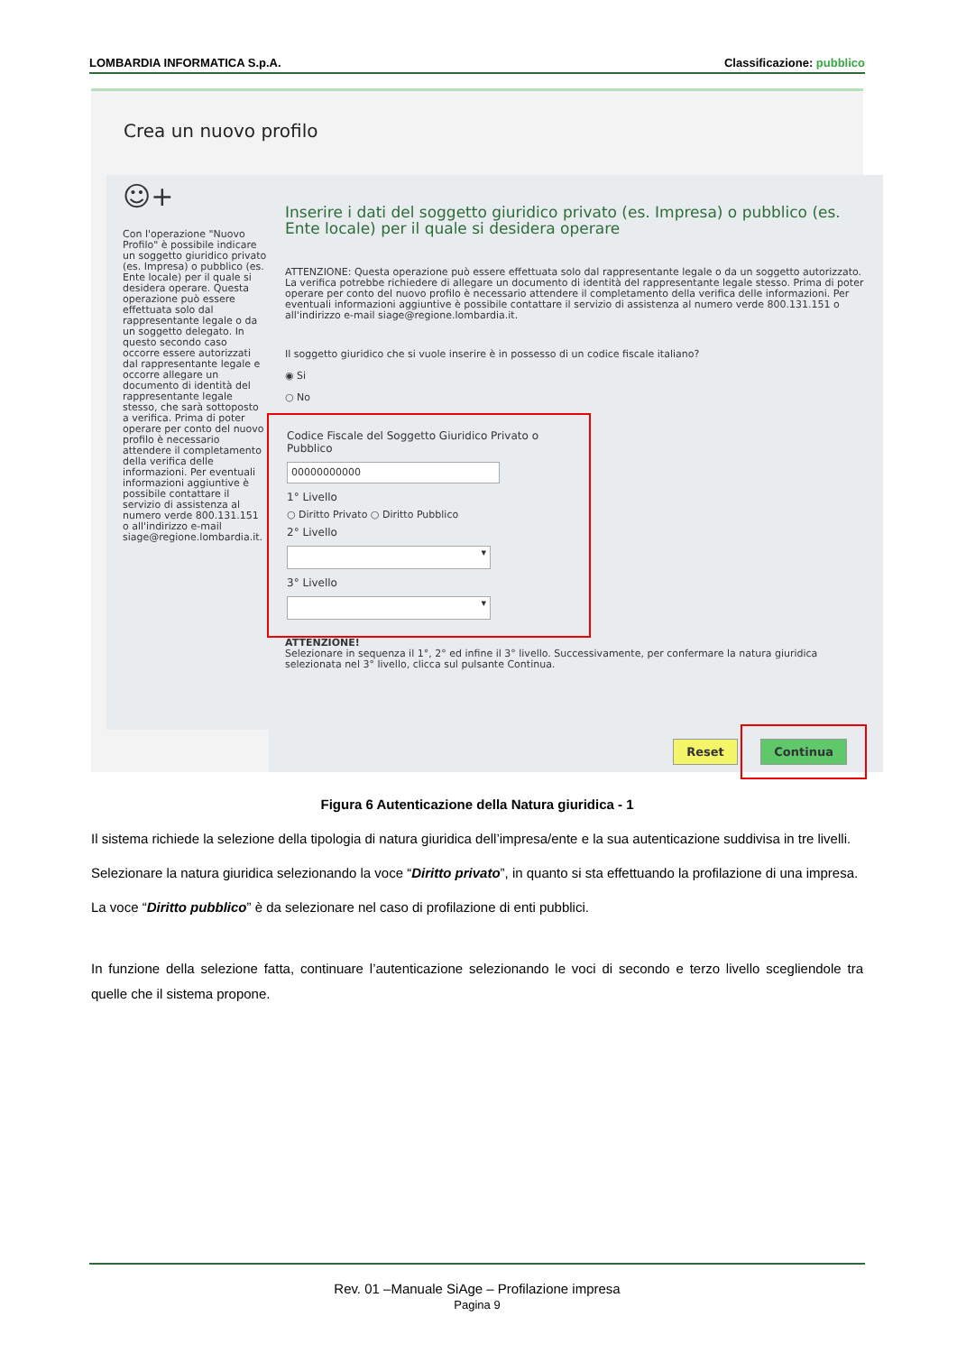LOMBARDIA INFORMATICA S.p.A. Classificazione: pubblico
Crea un nuovo profilo
☺+
Con l'operazione "Nuovo Profilo" è possibile indicare un soggetto giuridico privato (es. Impresa) o pubblico (es. Ente locale) per il quale si desidera operare. Questa operazione può essere effettuata solo dal rappresentante legale o da un soggetto delegato. In questo secondo caso occorre essere autorizzati dal rappresentante legale e occorre allegare un documento di identità del rappresentante legale stesso, che sarà sottoposto a verifica. Prima di poter operare per conto del nuovo profilo è necessario attendere il completamento della verifica delle informazioni. Per eventuali informazioni aggiuntive è possibile contattare il servizio di assistenza al numero verde 800.131.151 o all'indirizzo e-mail siage@regione.lombardia.it.
Inserire i dati del soggetto giuridico privato (es. Impresa) o pubblico (es. Ente locale) per il quale si desidera operare
ATTENZIONE: Questa operazione può essere effettuata solo dal rappresentante legale o da un soggetto autorizzato. La verifica potrebbe richiedere di allegare un documento di identità del rappresentante legale stesso. Prima di poter operare per conto del nuovo profilo è necessario attendere il completamento della verifica delle informazioni. Per eventuali informazioni aggiuntive è possibile contattare il servizio di assistenza al numero verde 800.131.151 o all'indirizzo e-mail siage@regione.lombardia.it.
Il soggetto giuridico che si vuole inserire è in possesso di un codice fiscale italiano?
◉ Si
○ No
Codice Fiscale del Soggetto Giuridico Privato o Pubblico
00000000000
1° Livello
○ Diritto Privato ○ Diritto Pubblico
2° Livello
▾
3° Livello
▾
ATTENZIONE!
Selezionare in sequenza il 1°, 2° ed infine il 3° livello. Successivamente, per confermare la natura giuridica selezionata nel 3° livello, clicca sul pulsante Continua.
Reset Continua
Figura 6 Autenticazione della Natura giuridica - 1
Il sistema richiede la selezione della tipologia di natura giuridica dell’impresa/ente e la sua autenticazione suddivisa in tre livelli.
Selezionare la natura giuridica selezionando la voce “Diritto privato”, in quanto si sta effettuando la profilazione di una impresa.
La voce “Diritto pubblico” è da selezionare nel caso di profilazione di enti pubblici.
In funzione della selezione fatta, continuare l’autenticazione selezionando le voci di secondo e terzo livello scegliendole tra quelle che il sistema propone.
Rev. 01 –Manuale SiAge – Profilazione impresa
Pagina 9